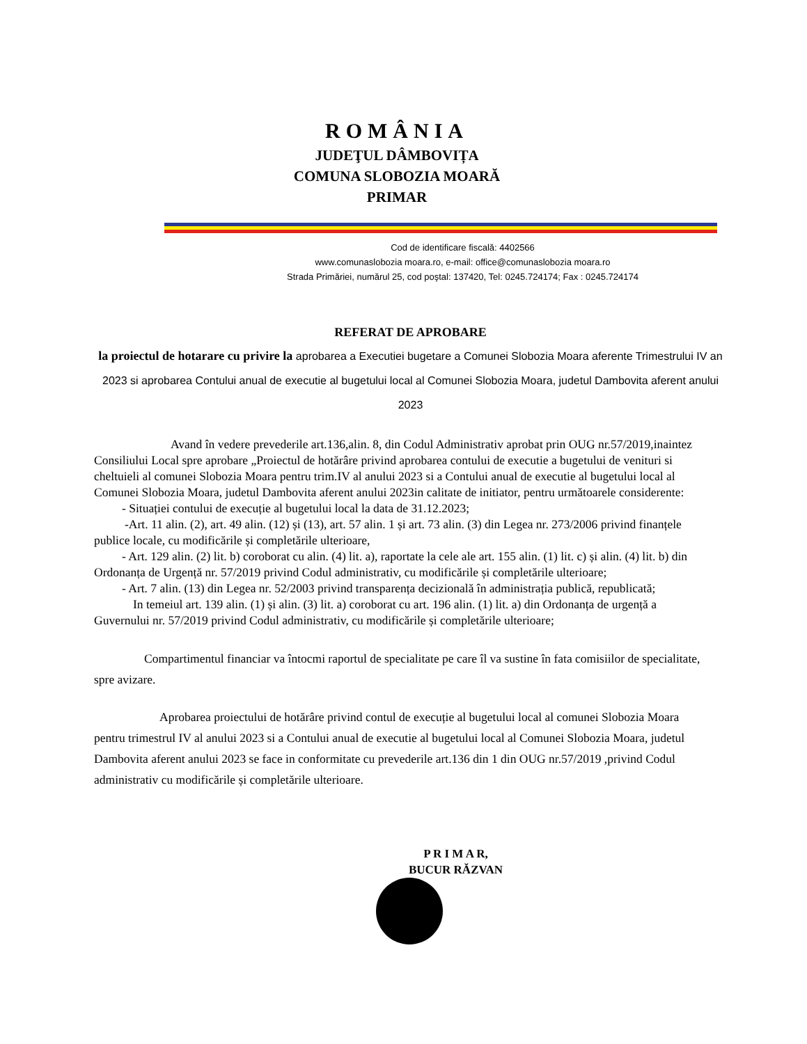ROMÂNIA
JUDEŢUL DÂMBOVIȚA
COMUNA SLOBOZIA MOARĂ
PRIMAR
Cod de identificare fiscală: 4402566
www.comunaslobozia moara.ro, e-mail: office@comunaslobozia moara.ro
Strada Primăriei, numărul 25, cod poştal: 137420, Tel: 0245.724174; Fax : 0245.724174
REFERAT DE APROBARE
la proiectul de hotarare cu privire la aprobarea a Executiei bugetare a Comunei Slobozia Moara aferente Trimestrului IV an 2023 si aprobarea Contului anual de executie al bugetului local al Comunei Slobozia Moara, judetul Dambovita aferent anului 2023
Avand în vedere prevederile art.136,alin. 8, din Codul Administrativ aprobat prin OUG nr.57/2019,inaintez Consiliului Local spre aprobare „Proiectul de hotărâre privind aprobarea contului de executie a bugetului de venituri si cheltuieli al comunei Slobozia Moara pentru trim.IV al anului 2023 si a Contului anual de executie al bugetului local al Comunei Slobozia Moara, judetul Dambovita aferent anului 2023in calitate de initiator, pentru următoarele considerente:
- Situației contului de execuție al bugetului local la data de 31.12.2023;
-Art. 11 alin. (2), art. 49 alin. (12) și (13), art. 57 alin. 1 și art. 73 alin. (3) din Legea nr. 273/2006 privind finanțele publice locale, cu modificările și completările ulterioare,
- Art. 129 alin. (2) lit. b) coroborat cu alin. (4) lit. a), raportate la cele ale art. 155 alin. (1) lit. c) și alin. (4) lit. b) din Ordonanța de Urgență nr. 57/2019 privind Codul administrativ, cu modificările și completările ulterioare;
- Art. 7 alin. (13) din Legea nr. 52/2003 privind transparența decizională în administrația publică, republicată;
In temeiul art. 139 alin. (1) și alin. (3) lit. a) coroborat cu art. 196 alin. (1) lit. a) din Ordonanța de urgență a Guvernului nr. 57/2019 privind Codul administrativ, cu modificările și completările ulterioare;
Compartimentul financiar va întocmi raportul de specialitate pe care îl va sustine în fata comisiilor de specialitate, spre avizare.
Aprobarea proiectului de hotărâre privind contul de execuție al bugetului local al comunei Slobozia Moara pentru trimestrul IV al anului 2023 si a Contului anual de executie al bugetului local al Comunei Slobozia Moara, judetul Dambovita aferent anului 2023 se face in conformitate cu prevederile art.136 din 1 din OUG nr.57/2019 ,privind Codul administrativ cu modificările și completările ulterioare.
P R I M A R,
BUCUR RĂZVAN